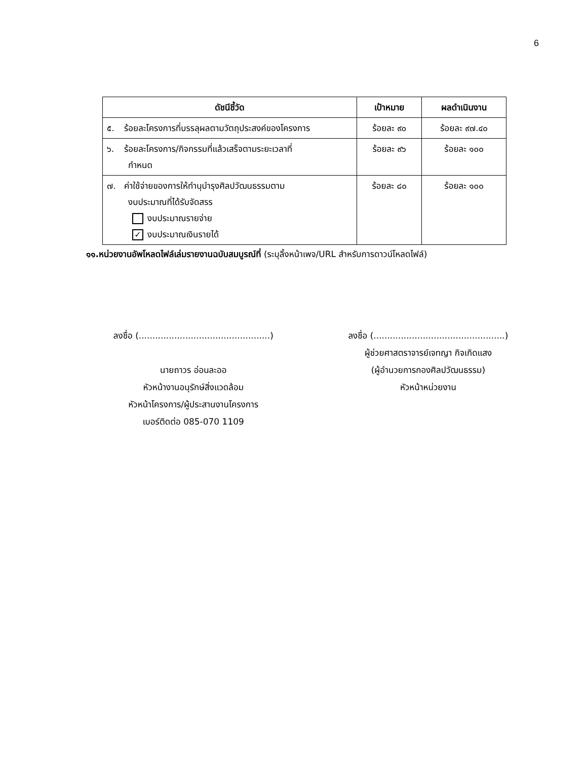6
| ดัชนีชี้วัด | เป้าหมาย | ผลดำเนินงาน |
| --- | --- | --- |
| ๕. ร้อยละโครงการที่บรรลุผลตามวัตถุประสงค์ของโครงการ | ร้อยละ ๙๐ | ร้อยละ ๙๗.๔๐ |
| ๖. ร้อยละโครงการ/กิจกรรมที่แล้วเสร็จตามระยะเวลาที่ กำหนด | ร้อยละ ๙๖ | ร้อยละ ๑๐๐ |
| ๗. ค่าใช้จ่ายของการให้ทำนุบำรุงศิลปวัฒนธรรมตาม งบประมาณที่ได้รับจัดสรร งบประมาณรายจ่าย ✓ งบประมาณเงินรายได้ | ร้อยละ ๘๐ | ร้อยละ ๑๐๐ |
๑๑.หน่วยงานอัพโหลดไฟล์เล่มรายงานฉบับสมบูรณ์ที่ (ระบุลิ้งหน้าเพจ/URL สำหรับการดาวน์โหลดไฟล์)
ลงชื่อ (................................................)
นายถาวร อ่อนละออ
หัวหน้างานอนุรักษ์สิ่งแวดล้อม
หัวหน้าโครงการ/ผู้ประสานงานโครงการ
เบอร์ติดต่อ 085-070 1109
ลงชื่อ (................................................)
ผู้ช่วยศาสตราจารย์เจทญา กิจเกิดแสง
(ผู้อำนวยการกองศิลปวัฒนธรรม)
หัวหน้าหน่วยงาน